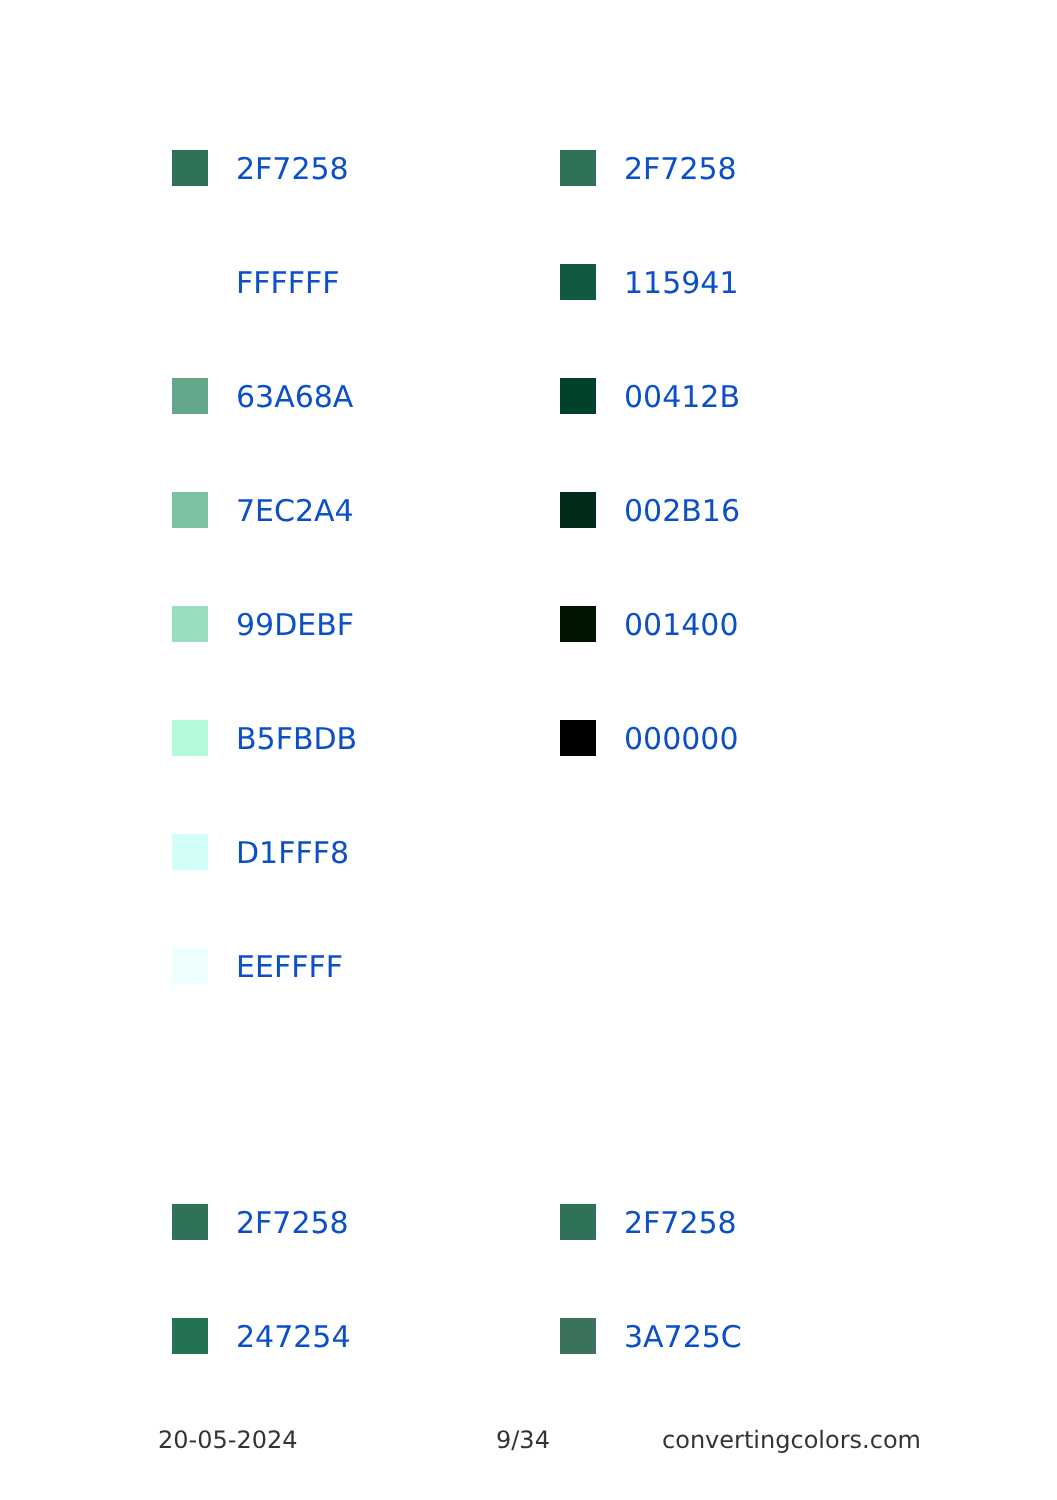2F7258 2F7258
FFFFFF 115941
63A68A 00412B
7EC2A4 002B16
99DEBF 001400
B5FBDB 000000
D1FFF8
EEFFFF
2F7258 2F7258
247254 3A725C
20-05-2024 9/34 convertingcolors.com